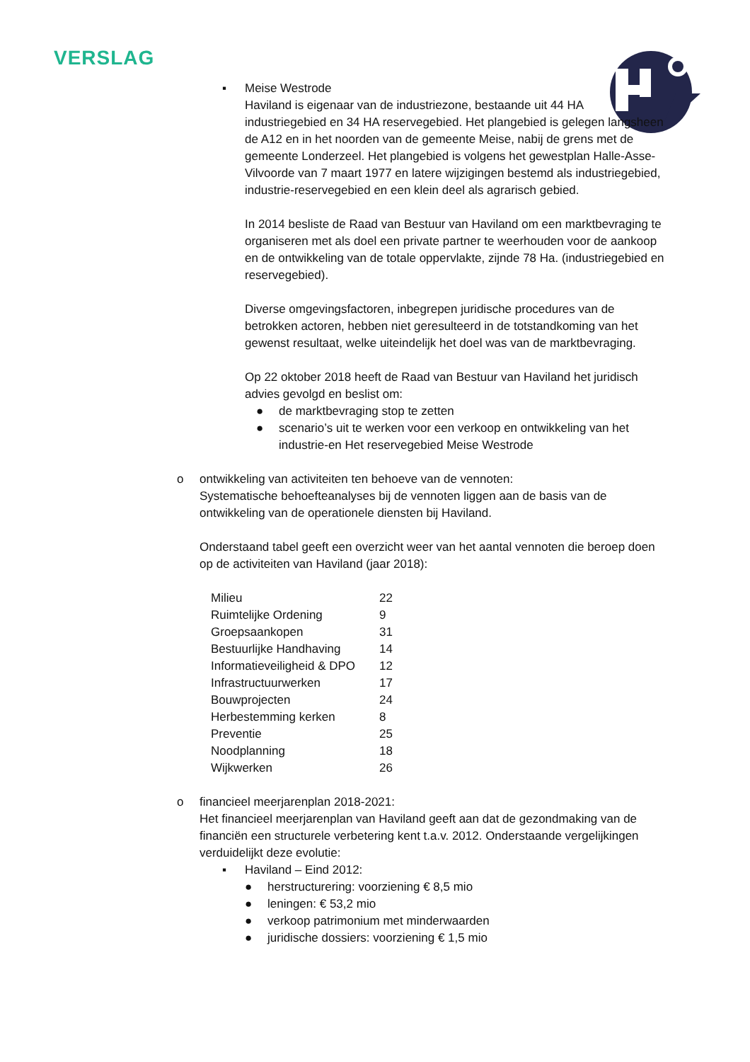VERSLAG
▪ Meise Westrode
Haviland is eigenaar van de industriezone, bestaande uit 44 HA industriegebied en 34 HA reservegebied. Het plangebied is gelegen langsheen de A12 en in het noorden van de gemeente Meise, nabij de grens met de gemeente Londerzeel. Het plangebied is volgens het gewestplan Halle-Asse-Vilvoorde van 7 maart 1977 en latere wijzigingen bestemd als industriegebied, industrie-reservegebied en een klein deel als agrarisch gebied.
In 2014 besliste de Raad van Bestuur van Haviland om een marktbevraging te organiseren met als doel een private partner te weerhouden voor de aankoop en de ontwikkeling van de totale oppervlakte, zijnde 78 Ha. (industriegebied en reservegebied).
Diverse omgevingsfactoren, inbegrepen juridische procedures van de betrokken actoren, hebben niet geresulteerd in de totstandkoming van het gewenst resultaat, welke uiteindelijk het doel was van de marktbevraging.
Op 22 oktober 2018 heeft de Raad van Bestuur van Haviland het juridisch advies gevolgd en beslist om:
● de marktbevraging stop te zetten
● scenario’s uit te werken voor een verkoop en ontwikkeling van het industrie-en Het reservegebied Meise Westrode
o ontwikkeling van activiteiten ten behoeve van de vennoten:
Systematische behoefteanalyses bij de vennoten liggen aan de basis van de ontwikkeling van de operationele diensten bij Haviland.
Onderstaand tabel geeft een overzicht weer van het aantal vennoten die beroep doen op de activiteiten van Haviland (jaar 2018):
| Milieu | 22 |
| Ruimtelijke Ordening | 9 |
| Groepsaankopen | 31 |
| Bestuurlijke Handhaving | 14 |
| Informatieveiligheid & DPO | 12 |
| Infrastructuurwerken | 17 |
| Bouwprojecten | 24 |
| Herbestemming kerken | 8 |
| Preventie | 25 |
| Noodplanning | 18 |
| Wijkwerken | 26 |
o financieel meerjarenplan 2018-2021:
Het financieel meerjarenplan van Haviland geeft aan dat de gezondmaking van de financiën een structurele verbetering kent t.a.v. 2012. Onderstaande vergelijkingen verduidelijkt deze evolutie:
▪ Haviland – Eind 2012:
● herstructurering: voorziening € 8,5 mio
● leningen: € 53,2 mio
● verkoop patrimonium met minderwaarden
● juridische dossiers: voorziening € 1,5 mio